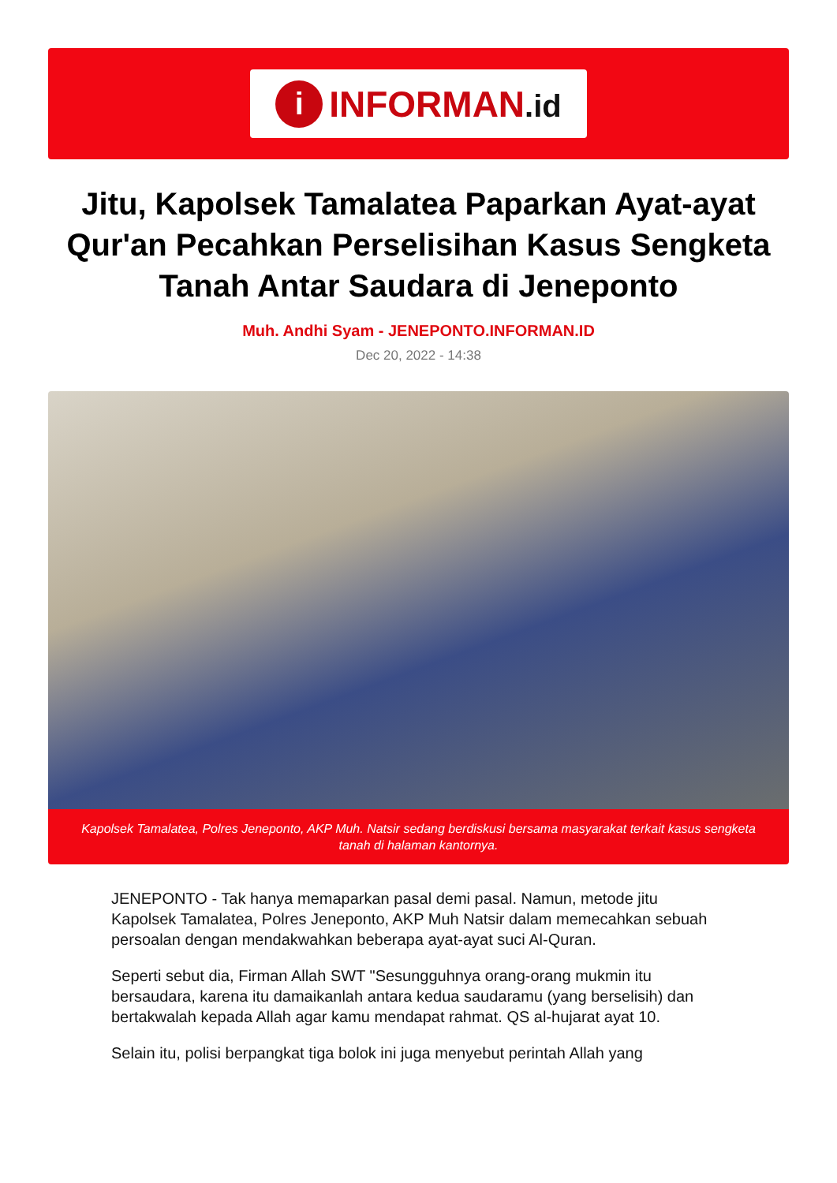i
INFORMAN.id
Jitu, Kapolsek Tamalatea Paparkan Ayat-ayat Qur'an Pecahkan Perselisihan Kasus Sengketa Tanah Antar Saudara di Jeneponto
Muh. Andhi Syam - JENEPONTO.INFORMAN.ID
Dec 20, 2022 - 14:38
Kapolsek Tamalatea, Polres Jeneponto, AKP Muh. Natsir sedang berdiskusi bersama masyarakat terkait kasus sengketa tanah di halaman kantornya.
JENEPONTO - Tak hanya memaparkan pasal demi pasal. Namun, metode jitu Kapolsek Tamalatea, Polres Jeneponto, AKP Muh Natsir dalam memecahkan sebuah persoalan dengan mendakwahkan beberapa ayat-ayat suci Al-Quran.
Seperti sebut dia, Firman Allah SWT "Sesungguhnya orang-orang mukmin itu bersaudara, karena itu damaikanlah antara kedua saudaramu (yang berselisih) dan bertakwalah kepada Allah agar kamu mendapat rahmat. QS al-hujarat ayat 10.
Selain itu, polisi berpangkat tiga bolok ini juga menyebut perintah Allah yang